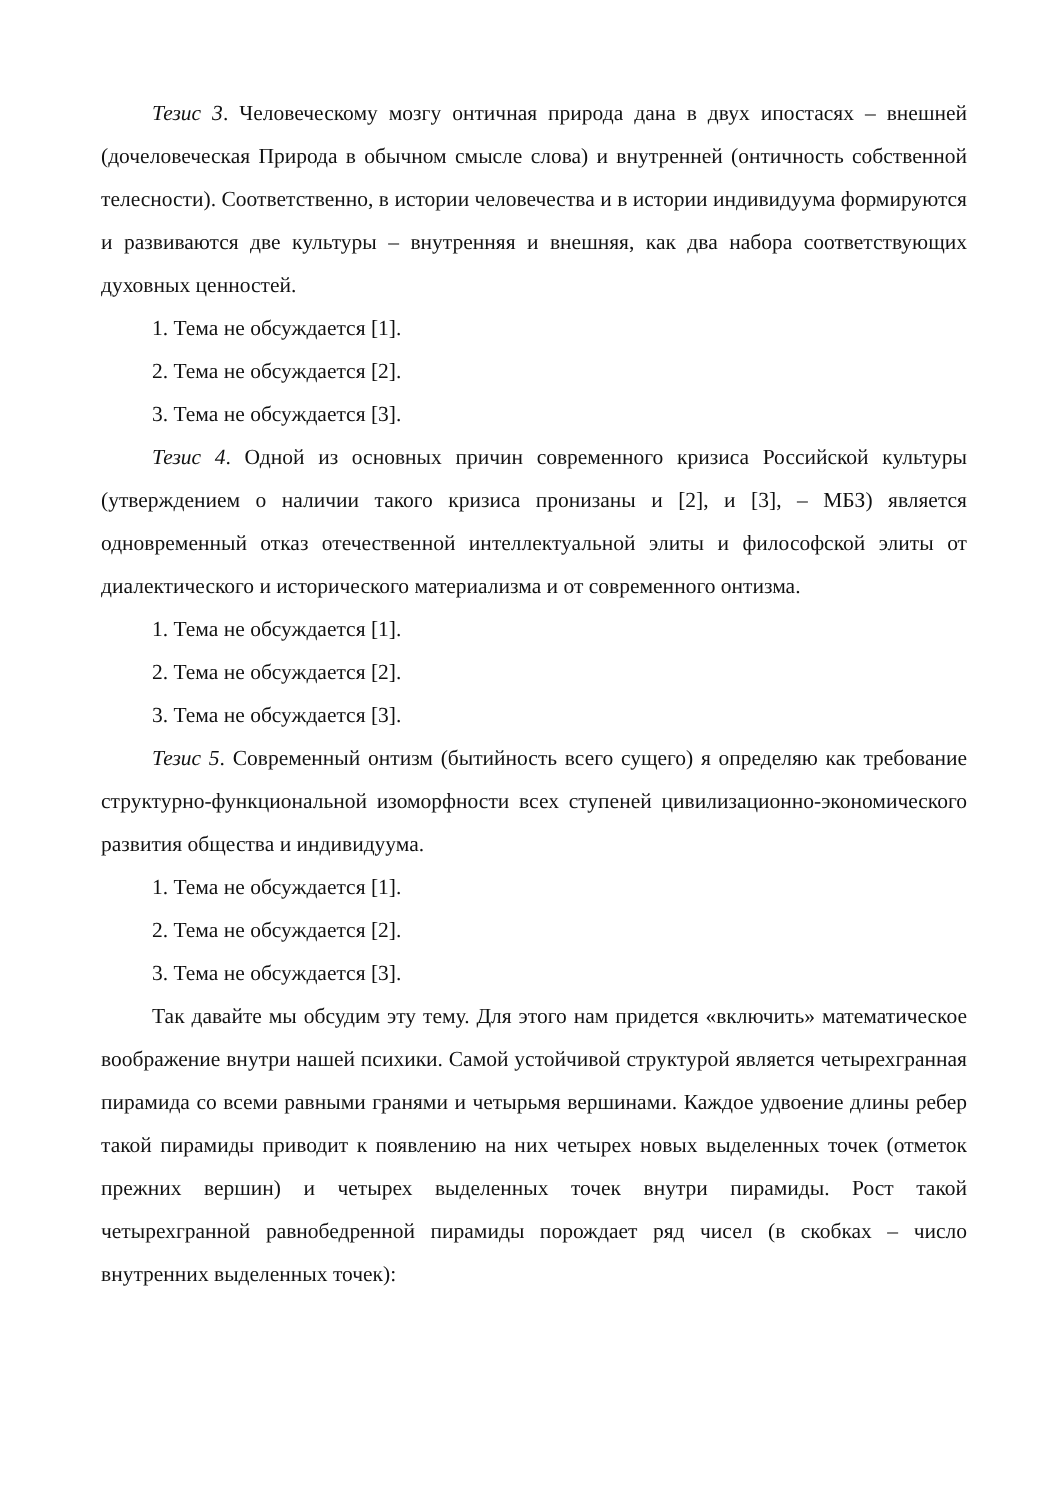Тезис 3. Человеческому мозгу онтичная природа дана в двух ипостасях – внешней (дочеловеческая Природа в обычном смысле слова) и внутренней (онтичность собственной телесности). Соответственно, в истории человечества и в истории индивидуума формируются и развиваются две культуры – внутренняя и внешняя, как два набора соответствующих духовных ценностей.
1. Тема не обсуждается [1].
2. Тема не обсуждается [2].
3. Тема не обсуждается [3].
Тезис 4. Одной из основных причин современного кризиса Российской культуры (утверждением о наличии такого кризиса пронизаны и [2], и [3], – МБЗ) является одновременный отказ отечественной интеллектуальной элиты и философской элиты от диалектического и исторического материализма и от современного онтизма.
1. Тема не обсуждается [1].
2. Тема не обсуждается [2].
3. Тема не обсуждается [3].
Тезис 5. Современный онтизм (бытийность всего сущего) я определяю как требование структурно-функциональной изоморфности всех ступеней цивилизационно-экономического развития общества и индивидуума.
1. Тема не обсуждается [1].
2. Тема не обсуждается [2].
3. Тема не обсуждается [3].
Так давайте мы обсудим эту тему. Для этого нам придется «включить» математическое воображение внутри нашей психики. Самой устойчивой структурой является четырехгранная пирамида со всеми равными гранями и четырьмя вершинами. Каждое удвоение длины ребер такой пирамиды приводит к появлению на них четырех новых выделенных точек (отметок прежних вершин) и четырех выделенных точек внутри пирамиды. Рост такой четырехгранной равнобедренной пирамиды порождает ряд чисел (в скобках – число внутренних выделенных точек):